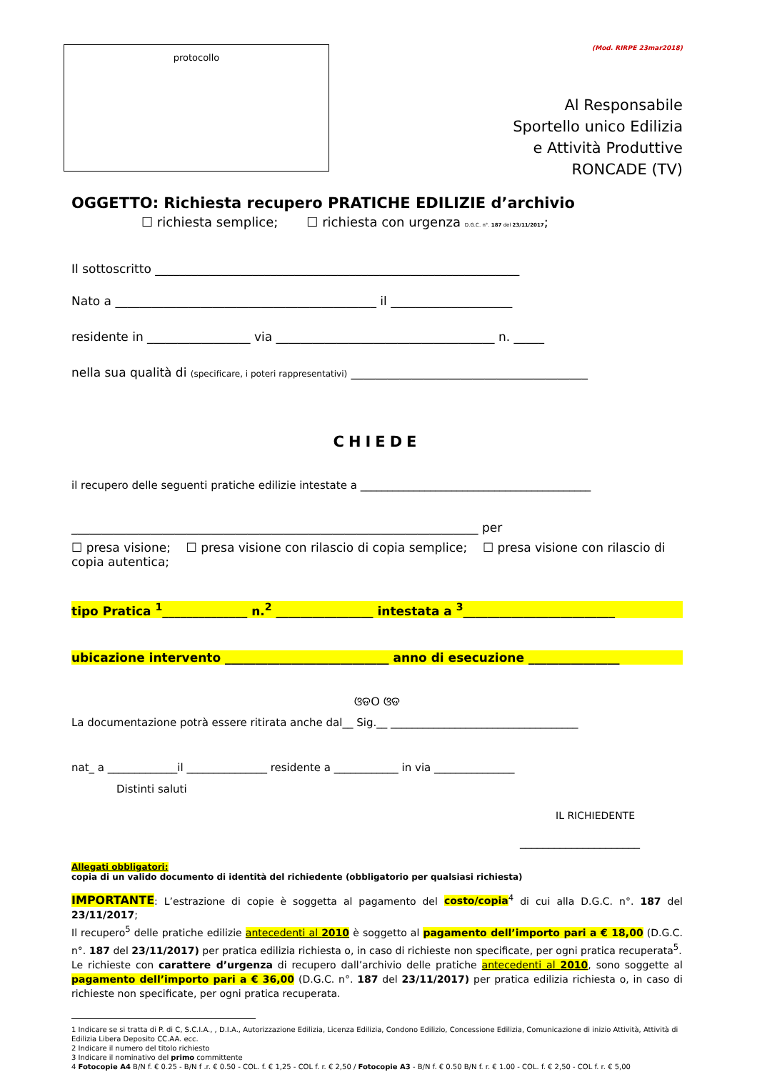protocollo
(Mod. RIRPE 23mar2018)
Al Responsabile
Sportello unico Edilizia
e Attività Produttive
RONCADE (TV)
OGGETTO: Richiesta recupero PRATICHE EDILIZIE d’archivio
☐ richiesta semplice; ☐ richiesta con urgenza D.G.C. n°. 187 del 23/11/2017;
Il sottoscritto ____________________________________________________________
Nato a ___________________________________________ il ____________________
residente in _________________ via ____________________________________ n. _____
nella sua qualità di (specificare, i poteri rappresentativi) _______________________________________
CHIEDE
il recupero delle seguenti pratiche edilizie intestate a ___________________________________________
___________________________________________________________________ per
☐ presa visione; ☐ presa visione con rilascio di copia semplice; ☐ presa visione con rilascio di copia autentica;
tipo Pratica <sup>1</sup>______________ n.<sup>2</sup> ________________ intestata a <sup>3</sup>_________________________
ubicazione intervento ___________________________ anno di esecuzione _______________
ଓଡO ଓଡ
La documentazione potrà essere ritirata anche dal__ Sig.__ ___________________________________
nat_ a _____________il _______________ residente a ____________ in via _______________
Distinti saluti
IL RICHIEDENTE
_____________________
Allegati obbligatori:
copia di un valido documento di identità del richiedente (obbligatorio per qualsiasi richiesta)
IMPORTANTE: L’estrazione di copie è soggetta al pagamento del costo/copia<sup>4</sup> di cui alla D.G.C. n°. 187 del 23/11/2017;
Il recupero<sup>5</sup> delle pratiche edilizie antecedenti al 2010 è soggetto al pagamento dell’importo pari a € 18,00 (D.G.C. n°. 187 del 23/11/2017) per pratica edilizia richiesta o, in caso di richieste non specificate, per ogni pratica recuperata<sup>5</sup>.
Le richieste con carattere d’urgenza di recupero dall’archivio delle pratiche antecedenti al 2010, sono soggette al pagamento dell’importo pari a € 36,00 (D.G.C. n°. 187 del 23/11/2017) per pratica edilizia richiesta o, in caso di richieste non specificate, per ogni pratica recuperata.
1 Indicare se si tratta di P. di C, S.C.I.A., , D.I.A., Autorizzazione Edilizia, Licenza Edilizia, Condono Edilizio, Concessione Edilizia, Comunicazione di inizio Attività, Attività di Edilizia Libera Deposito CC.AA. ecc.
2 Indicare il numero del titolo richiesto
3 Indicare il nominativo del primo committente
4 Fotocopie A4 B/N f. € 0.25 - B/N f .r. € 0.50 - COL. f. € 1,25 - COL f. r. € 2,50 / Fotocopie A3 - B/N f. € 0.50 B/N f. r. € 1.00 - COL. f. € 2,50 - COL f. r. € 5,00